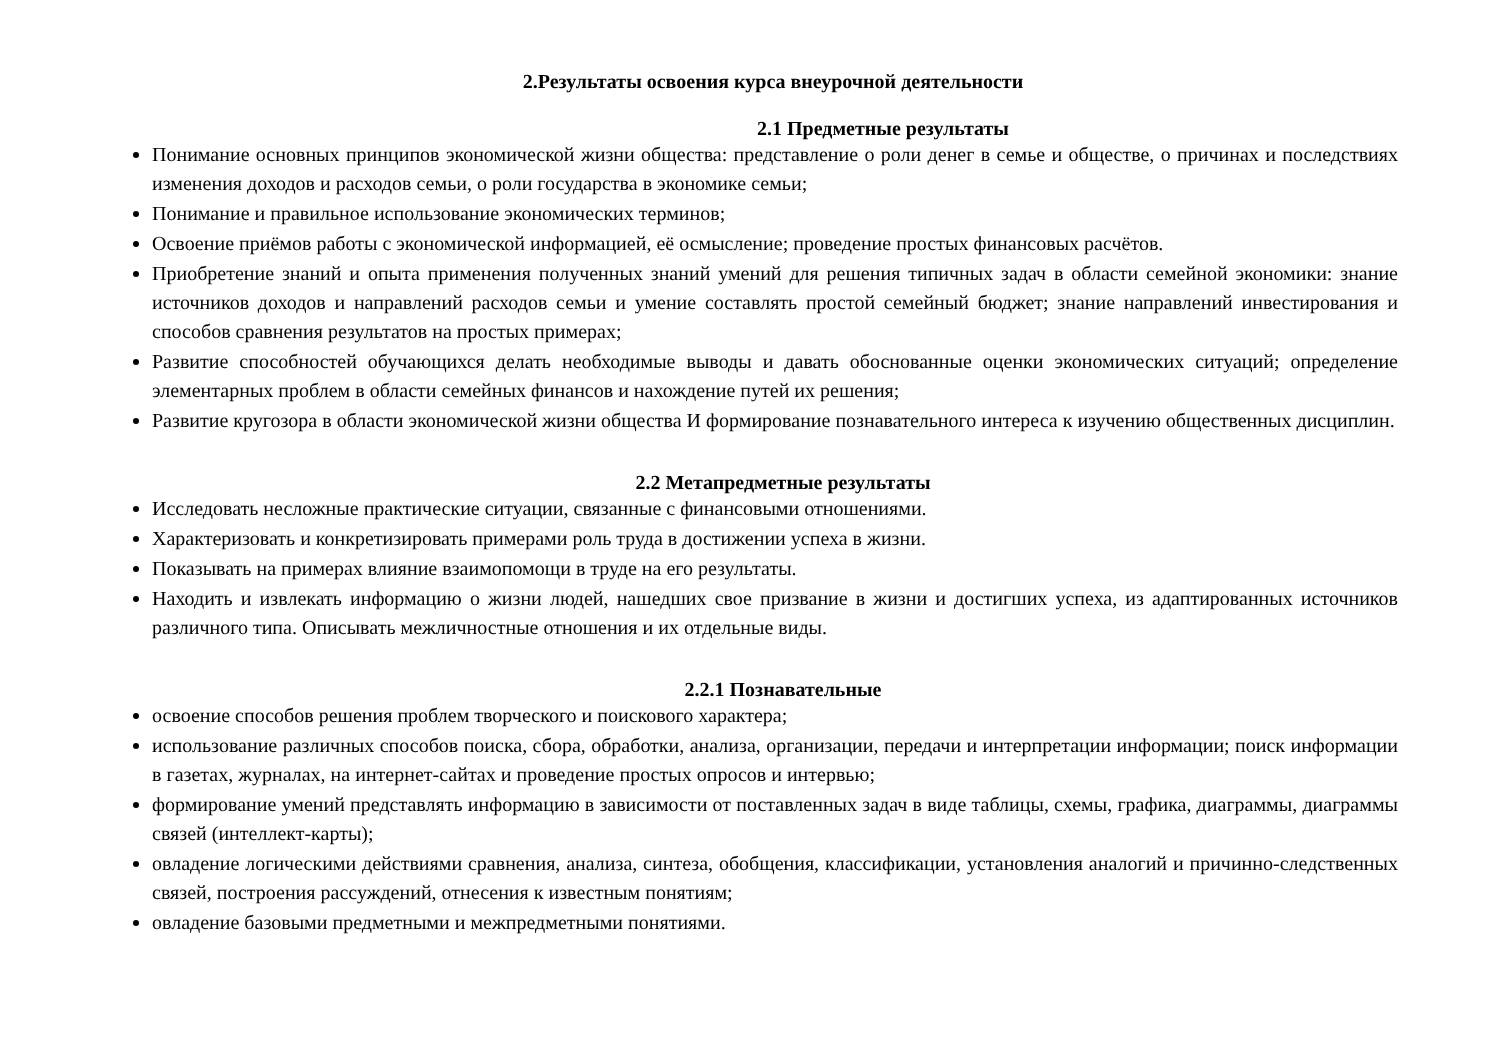2.Результаты освоения курса внеурочной деятельности
2.1 Предметные результаты
Понимание основных принципов экономической жизни общества: представление о роли денег в семье и обществе, о причинах и последствиях изменения доходов и расходов семьи, о роли государства в экономике семьи;
Понимание и правильное использование экономических терминов;
Освоение приёмов работы с экономической информацией, её осмысление; проведение простых финансовых расчётов.
Приобретение знаний и опыта применения полученных знаний умений для решения типичных задач в области семейной экономики: знание источников доходов и направлений расходов семьи и умение составлять простой семейный бюджет; знание направлений инвестирования и способов сравнения результатов на простых примерах;
Развитие способностей обучающихся делать необходимые выводы и давать обоснованные оценки экономических ситуаций; определение элементарных проблем в области семейных финансов и нахождение путей их решения;
Развитие кругозора в области экономической жизни общества И формирование познавательного интереса к изучению общественных дисциплин.
2.2 Метапредметные результаты
Исследовать несложные практические ситуации, связанные с финансовыми отношениями.
Характеризовать и конкретизировать примерами роль труда в достижении успеха в жизни.
Показывать на примерах влияние взаимопомощи в труде на его результаты.
Находить и извлекать информацию о жизни людей, нашедших свое призвание в жизни и достигших успеха, из адаптированных источников различного типа. Описывать межличностные отношения и их отдельные виды.
2.2.1 Познавательные
освоение способов решения проблем творческого и поискового характера;
использование различных способов поиска, сбора, обработки, анализа, организации, передачи и интерпретации информации; поиск информации в газетах, журналах, на интернет-сайтах и проведение простых опросов и интервью;
формирование умений представлять информацию в зависимости от поставленных задач в виде таблицы, схемы, графика, диаграммы, диаграммы связей (интеллект-карты);
овладение логическими действиями сравнения, анализа, синтеза, обобщения, классификации, установления аналогий и причинно-следственных связей, построения рассуждений, отнесения к известным понятиям;
овладение базовыми предметными и межпредметными понятиями.